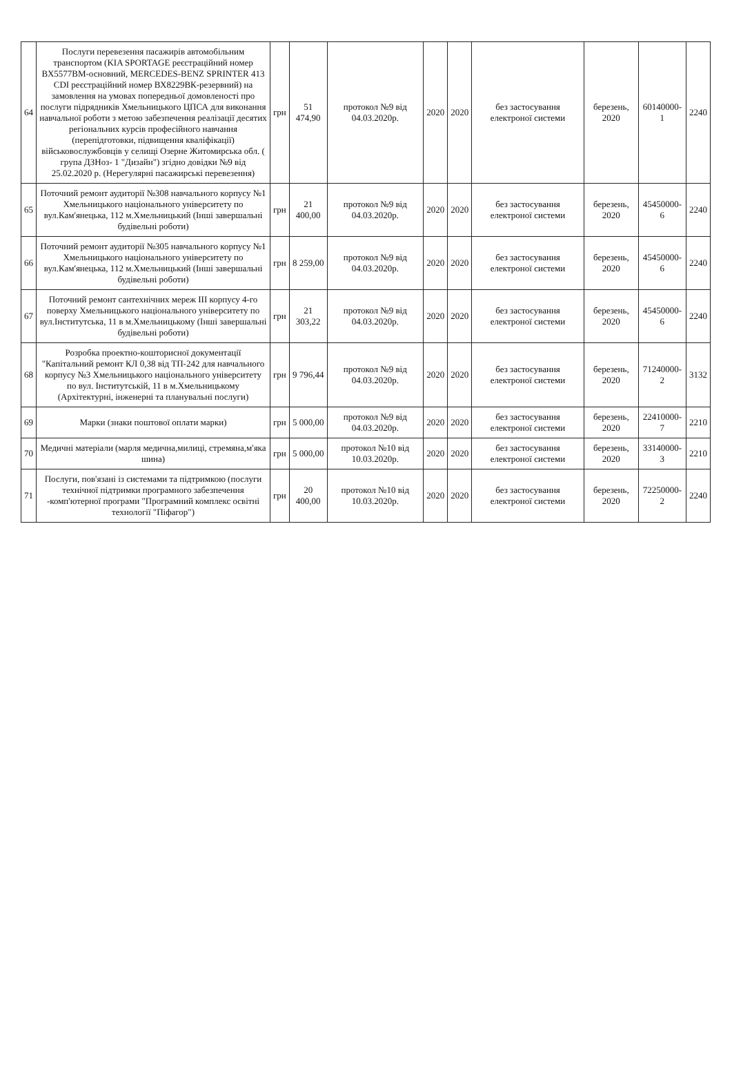| 64 | Послуги перевезення пасажирів автомобільним транспортом (KIA SPORTAGE реєстраційний номер ВХ5577ВМ-основний, MERCEDES-BENZ SPRINTER 413 CDI реєстраційний номер ВХ8229ВК-резервний) на замовлення на умовах попередньої домовленості про послуги підрядників Хмельницького ЦПСА для виконання навчальної роботи з метою забезпечення реалізації десятих регіональних курсів професійного навчання (перепідготовки, підвищення кваліфікації) військовослужбовців у селищі Озерне Житомирська обл. ( група ДЗНоз- 1 "Дизайн") згідно довідки №9 від 25.02.2020 р. (Нерегулярні пасажирські перевезення) | грн | 51 474,90 | протокол №9 від 04.03.2020р. | 2020 | 2020 | без застосування електроної системи | березень, 2020 | 60140000-1 | 2240 |
| 65 | Поточний ремонт аудиторії №308 навчального корпусу №1 Хмельницького національного університету по вул.Кам'янецька, 112 м.Хмельницький (Інші завершальні будівельні роботи) | грн | 21 400,00 | протокол №9 від 04.03.2020р. | 2020 | 2020 | без застосування електроної системи | березень, 2020 | 45450000-6 | 2240 |
| 66 | Поточний ремонт аудиторії №305 навчального корпусу №1 Хмельницького національного університету по вул.Кам'янецька, 112 м.Хмельницький (Інші завершальні будівельні роботи) | грн | 8 259,00 | протокол №9 від 04.03.2020р. | 2020 | 2020 | без застосування електроної системи | березень, 2020 | 45450000-6 | 2240 |
| 67 | Поточний ремонт сантехнічних мереж ІІІ корпусу 4-го поверху Хмельницького національного університету по вул.Інститутська, 11 в м.Хмельницькому (Інші завершальні будівельні роботи) | грн | 21 303,22 | протокол №9 від 04.03.2020р. | 2020 | 2020 | без застосування електроної системи | березень, 2020 | 45450000-6 | 2240 |
| 68 | Розробка проектно-кошторисної документації "Капітальний ремонт КЛ 0,38 від ТП-242 для навчального корпусу №3 Хмельницького національного університету по вул. Інститутській, 11 в м.Хмельницькому (Архітектурні, інженерні та планувальні послуги) | грн | 9 796,44 | протокол №9 від 04.03.2020р. | 2020 | 2020 | без застосування електроної системи | березень, 2020 | 71240000-2 | 3132 |
| 69 | Марки (знаки поштової оплати марки) | грн | 5 000,00 | протокол №9 від 04.03.2020р. | 2020 | 2020 | без застосування електроної системи | березень, 2020 | 22410000-7 | 2210 |
| 70 | Медичні матеріали (марля медична,милиці, стремяна,м'яка шина) | грн | 5 000,00 | протокол №10 від 10.03.2020р. | 2020 | 2020 | без застосування електроної системи | березень, 2020 | 33140000-3 | 2210 |
| 71 | Послуги, пов'язані із системами та підтримкою (послуги технічної підтримки програмного забезпечення -комп'ютерної програми "Програмний комплекс освітні технології "Піфагор") | грн | 20 400,00 | протокол №10 від 10.03.2020р. | 2020 | 2020 | без застосування електроної системи | березень, 2020 | 72250000-2 | 2240 |